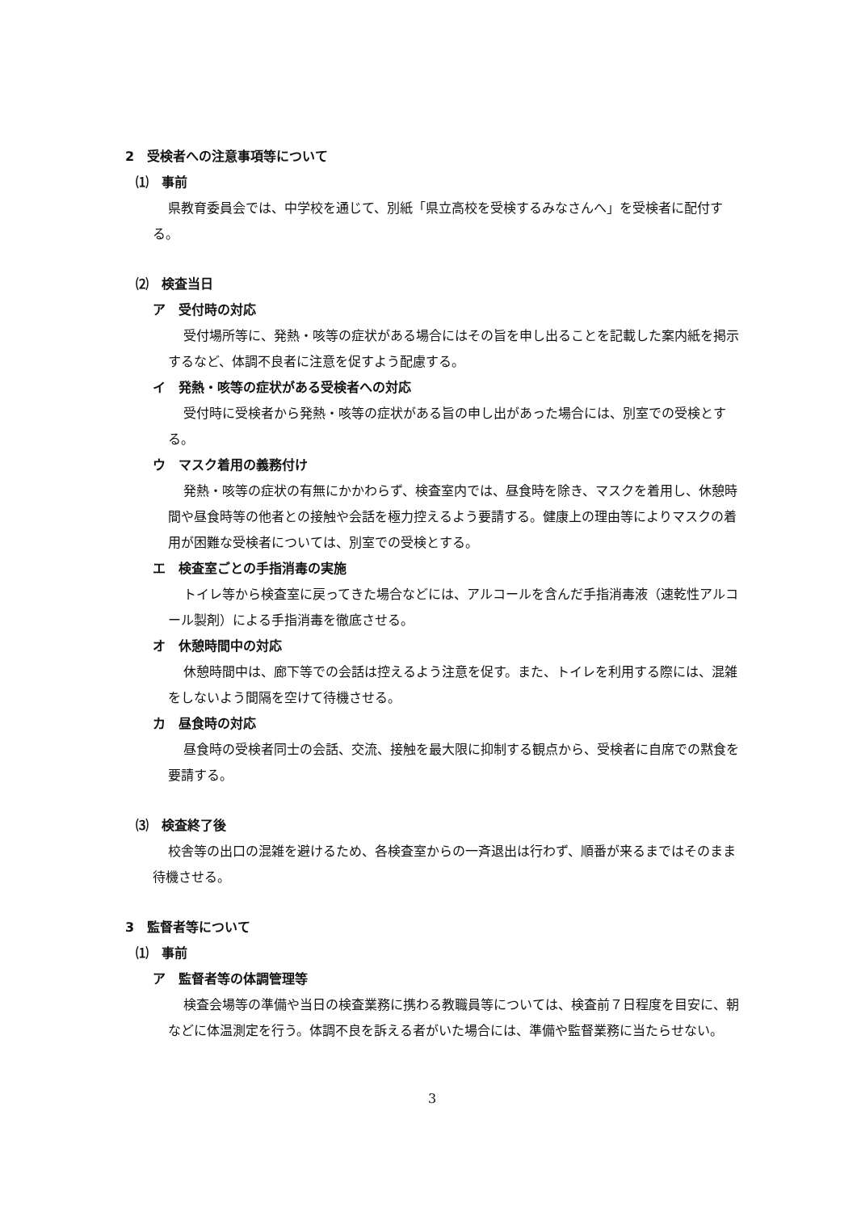2　受検者への注意事項等について
⑴　事前
県教育委員会では、中学校を通じて、別紙「県立高校を受検するみなさんへ」を受検者に配付する。
⑵　検査当日
ア　受付時の対応
受付場所等に、発熱・咳等の症状がある場合にはその旨を申し出ることを記載した案内紙を掲示するなど、体調不良者に注意を促すよう配慮する。
イ　発熱・咳等の症状がある受検者への対応
受付時に受検者から発熱・咳等の症状がある旨の申し出があった場合には、別室での受検とする。
ウ　マスク着用の義務付け
発熱・咳等の症状の有無にかかわらず、検査室内では、昼食時を除き、マスクを着用し、休憩時間や昼食時等の他者との接触や会話を極力控えるよう要請する。健康上の理由等によりマスクの着用が困難な受検者については、別室での受検とする。
エ　検査室ごとの手指消毒の実施
トイレ等から検査室に戻ってきた場合などには、アルコールを含んだ手指消毒液（速乾性アルコール製剤）による手指消毒を徹底させる。
オ　休憩時間中の対応
休憩時間中は、廊下等での会話は控えるよう注意を促す。また、トイレを利用する際には、混雑をしないよう間隔を空けて待機させる。
カ　昼食時の対応
昼食時の受検者同士の会話、交流、接触を最大限に抑制する観点から、受検者に自席での黙食を要請する。
⑶　検査終了後
校舎等の出口の混雑を避けるため、各検査室からの一斉退出は行わず、順番が来るまではそのまま待機させる。
3　監督者等について
⑴　事前
ア　監督者等の体調管理等
検査会場等の準備や当日の検査業務に携わる教職員等については、検査前７日程度を目安に、朝などに体温測定を行う。体調不良を訴える者がいた場合には、準備や監督業務に当たらせない。
3